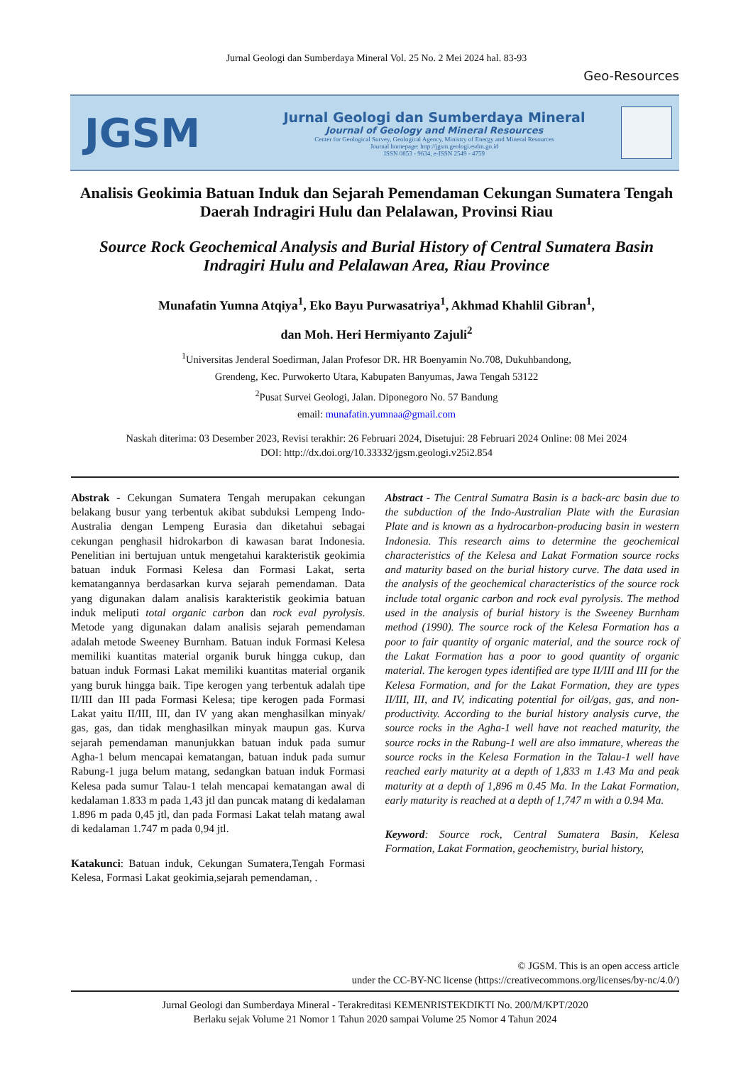Jurnal Geologi dan Sumberdaya Mineral Vol. 25 No. 2 Mei 2024 hal. 83-93
Geo-Resources
JGSM
Jurnal Geologi dan Sumberdaya Mineral
Journal of Geology and Mineral Resources
Center for Geological Survey, Geological Agency, Ministry of Energy and Mineral Resources
Journal homepage: http://jgsm.geologi.esdm.go.id
ISSN 0853 - 9634, e-ISSN 2549 - 4759
Analisis Geokimia Batuan Induk dan Sejarah Pemendaman Cekungan Sumatera Tengah Daerah Indragiri Hulu dan Pelalawan, Provinsi Riau
Source Rock Geochemical Analysis and Burial History of Central Sumatera Basin Indragiri Hulu and Pelalawan Area, Riau Province
Munafatin Yumna Atqiya<sup>1</sup>, Eko Bayu Purwasatriya<sup>1</sup>, Akhmad Khahlil Gibran<sup>1</sup>,
dan Moh. Heri Hermiyanto Zajuli<sup>2</sup>
<sup>1</sup> Universitas Jenderal Soedirman, Jalan Profesor DR. HR Boenyamin No.708, Dukuhbandong,
Grendeng, Kec. Purwokerto Utara, Kabupaten Banyumas, Jawa Tengah 53122
<sup>2</sup> Pusat Survei Geologi, Jalan. Diponegoro No. 57 Bandung
email: munafatin.yumnaa@gmail.com
Naskah diterima: 03 Desember 2023, Revisi terakhir: 26 Februari 2024, Disetujui: 28 Februari 2024 Online: 08 Mei 2024
DOI: http://dx.doi.org/10.33332/jgsm.geologi.v25i2.854
Abstrak - Cekungan Sumatera Tengah merupakan cekungan belakang busur yang terbentuk akibat subduksi Lempeng Indo-Australia dengan Lempeng Eurasia dan diketahui sebagai cekungan penghasil hidrokarbon di kawasan barat Indonesia. Penelitian ini bertujuan untuk mengetahui karakteristik geokimia batuan induk Formasi Kelesa dan Formasi Lakat, serta kematangannya berdasarkan kurva sejarah pemendaman. Data yang digunakan dalam analisis karakteristik geokimia batuan induk meliputi total organic carbon dan rock eval pyrolysis. Metode yang digunakan dalam analisis sejarah pemendaman adalah metode Sweeney Burnham. Batuan induk Formasi Kelesa memiliki kuantitas material organik buruk hingga cukup, dan batuan induk Formasi Lakat memiliki kuantitas material organik yang buruk hingga baik. Tipe kerogen yang terbentuk adalah tipe II/III dan III pada Formasi Kelesa; tipe kerogen pada Formasi Lakat yaitu II/III, III, dan IV yang akan menghasilkan minyak/ gas, gas, dan tidak menghasilkan minyak maupun gas. Kurva sejarah pemendaman manunjukkan batuan induk pada sumur Agha-1 belum mencapai kematangan, batuan induk pada sumur Rabung-1 juga belum matang, sedangkan batuan induk Formasi Kelesa pada sumur Talau-1 telah mencapai kematangan awal di kedalaman 1.833 m pada 1,43 jtl dan puncak matang di kedalaman 1.896 m pada 0,45 jtl, dan pada Formasi Lakat telah matang awal di kedalaman 1.747 m pada 0,94 jtl.
Katakunci: Batuan induk, Cekungan Sumatera,Tengah Formasi Kelesa, Formasi Lakat geokimia,sejarah pemendaman, .
Abstract - The Central Sumatra Basin is a back-arc basin due to the subduction of the Indo-Australian Plate with the Eurasian Plate and is known as a hydrocarbon-producing basin in western Indonesia. This research aims to determine the geochemical characteristics of the Kelesa and Lakat Formation source rocks and maturity based on the burial history curve. The data used in the analysis of the geochemical characteristics of the source rock include total organic carbon and rock eval pyrolysis. The method used in the analysis of burial history is the Sweeney Burnham method (1990). The source rock of the Kelesa Formation has a poor to fair quantity of organic material, and the source rock of the Lakat Formation has a poor to good quantity of organic material. The kerogen types identified are type II/III and III for the Kelesa Formation, and for the Lakat Formation, they are types II/III, III, and IV, indicating potential for oil/gas, gas, and non-productivity. According to the burial history analysis curve, the source rocks in the Agha-1 well have not reached maturity, the source rocks in the Rabung-1 well are also immature, whereas the source rocks in the Kelesa Formation in the Talau-1 well have reached early maturity at a depth of 1,833 m 1.43 Ma and peak maturity at a depth of 1,896 m 0.45 Ma. In the Lakat Formation, early maturity is reached at a depth of 1,747 m with a 0.94 Ma.
Keyword: Source rock, Central Sumatera Basin, Kelesa Formation, Lakat Formation, geochemistry, burial history,
© JGSM. This is an open access article
under the CC-BY-NC license (https://creativecommons.org/licenses/by-nc/4.0/)
Jurnal Geologi dan Sumberdaya Mineral - Terakreditasi KEMENRISTEKDIKTI No. 200/M/KPT/2020
Berlaku sejak Volume 21 Nomor 1 Tahun 2020 sampai Volume 25 Nomor 4 Tahun 2024